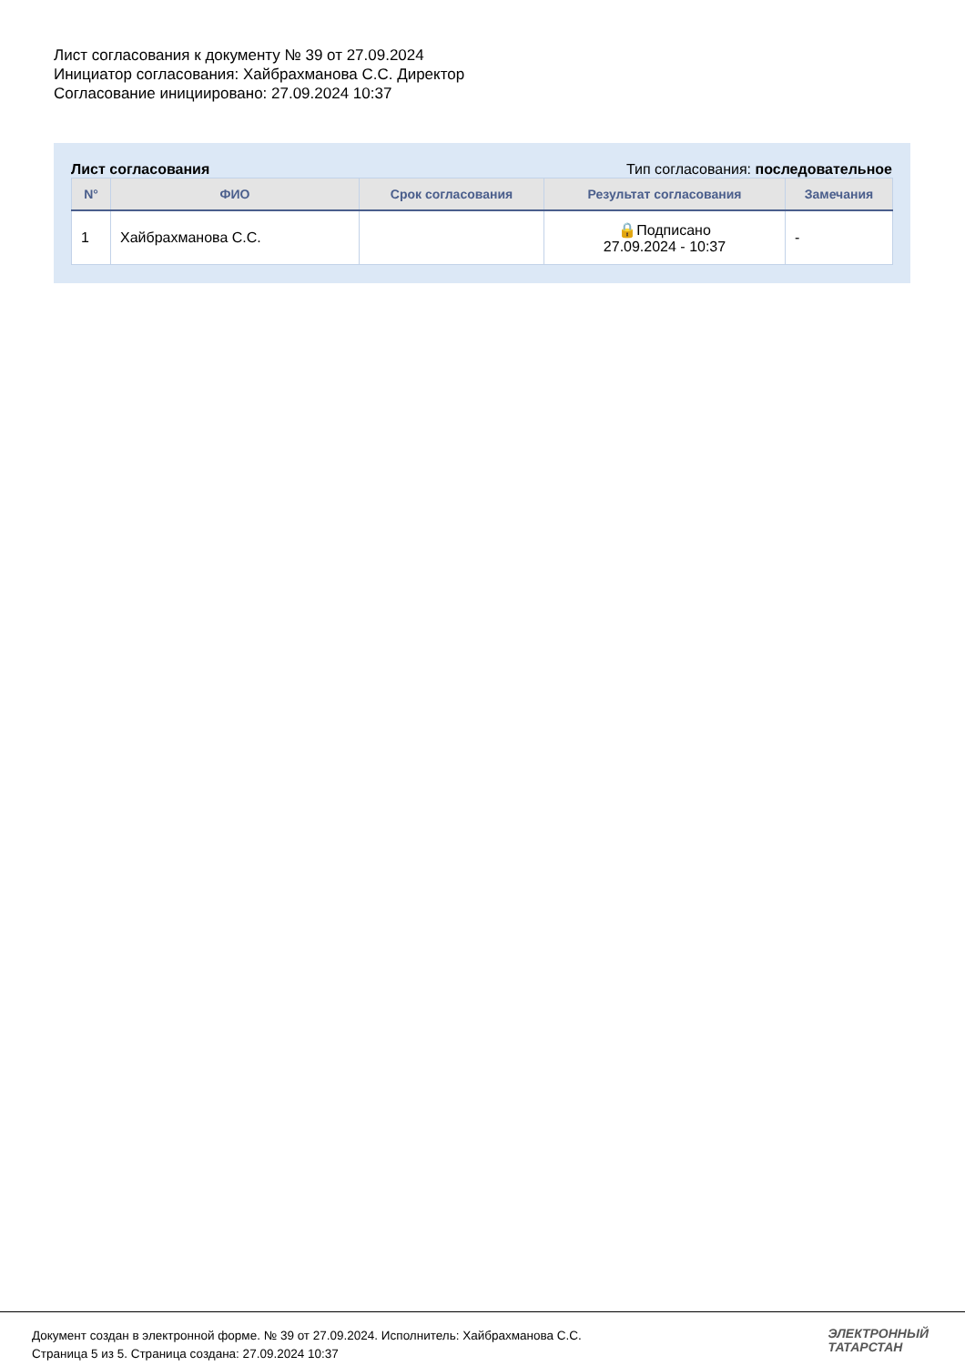Лист согласования к документу № 39 от 27.09.2024
Инициатор согласования: Хайбрахманова С.С. Директор
Согласование инициировано: 27.09.2024 10:37
Лист согласования Тип согласования: последовательное
| N° | ФИО | Срок согласования | Результат согласования | Замечания |
| --- | --- | --- | --- | --- |
| 1 | Хайбрахманова С.С. | | 🔒Подписано 27.09.2024 - 10:37 | - |
Документ создан в электронной форме. № 39 от 27.09.2024. Исполнитель: Хайбрахманова С.С.
Страница 5 из 5. Страница создана: 27.09.2024 10:37
ЭЛЕКТРОННЫЙ
ТАТАРСТАН